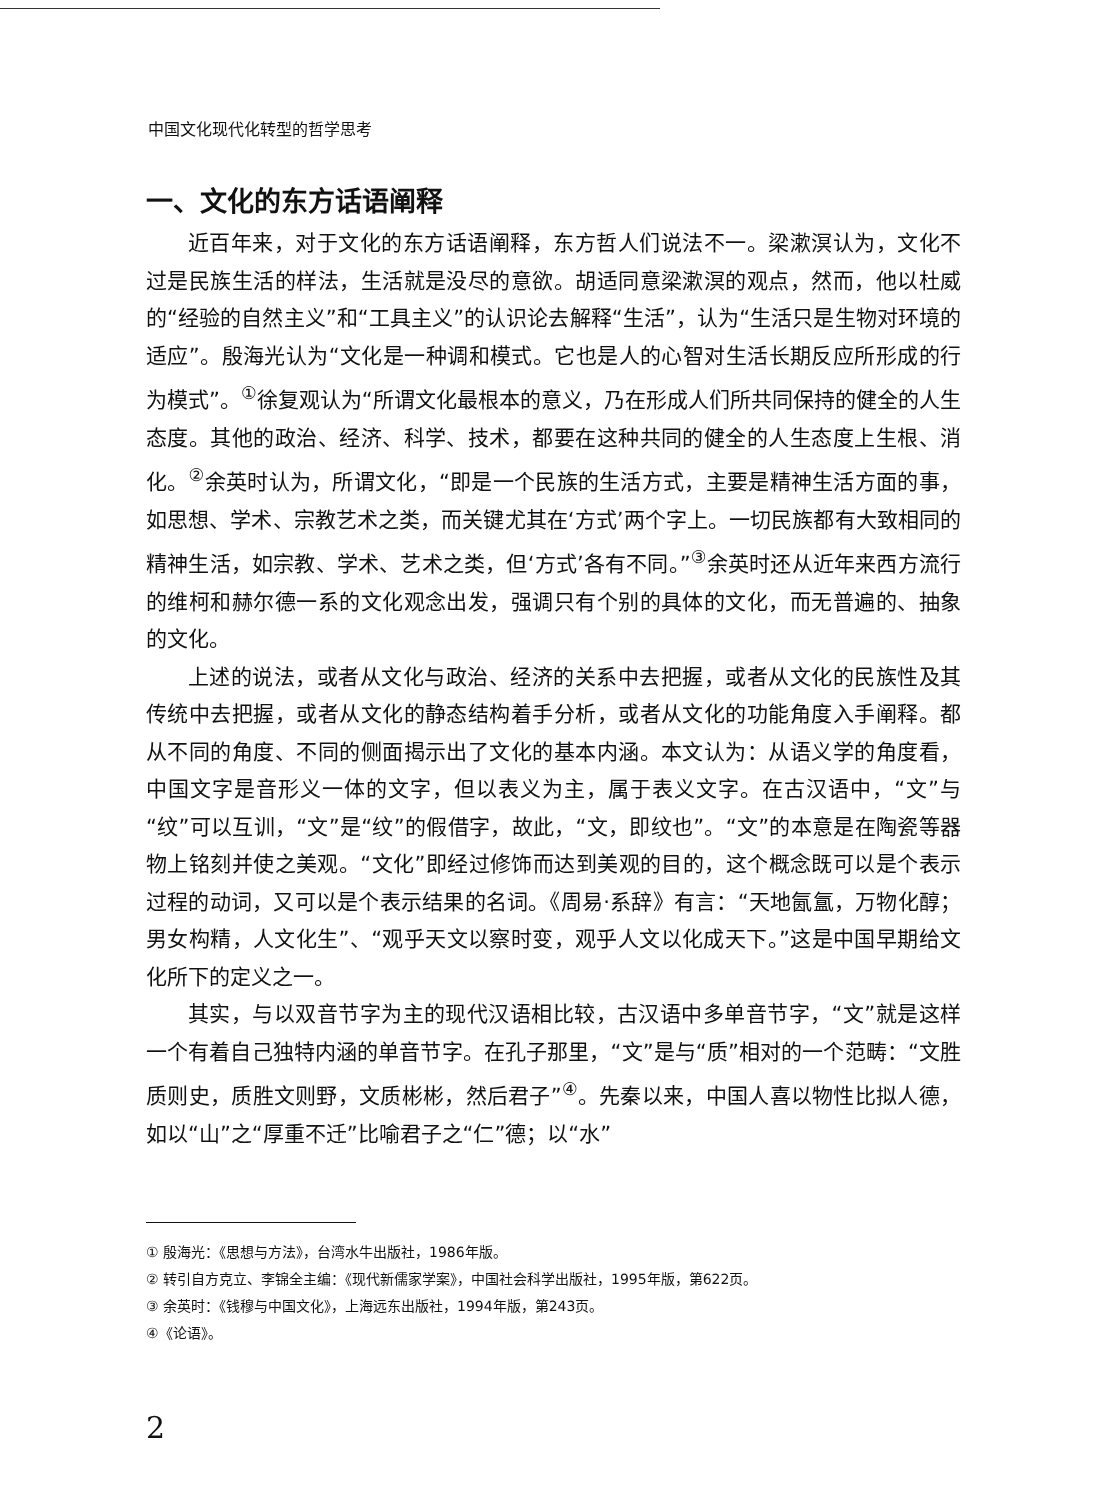中国文化现代化转型的哲学思考
一、文化的东方话语阐释
近百年来，对于文化的东方话语阐释，东方哲人们说法不一。梁漱溟认为，文化不过是民族生活的样法，生活就是没尽的意欲。胡适同意梁漱溟的观点，然而，他以杜威的“经验的自然主义”和“工具主义”的认识论去解释“生活”，认为“生活只是生物对环境的适应”。殷海光认为“文化是一种调和模式。它也是人的心智对生活长期反应所形成的行为模式”。<sup>①</sup>徐复观认为“所谓文化最根本的意义，乃在形成人们所共同保持的健全的人生态度。其他的政治、经济、科学、技术，都要在这种共同的健全的人生态度上生根、消化。<sup>②</sup>余英时认为，所谓文化，“即是一个民族的生活方式，主要是精神生活方面的事，如思想、学术、宗教艺术之类，而关键尤其在‘方式’两个字上。一切民族都有大致相同的精神生活，如宗教、学术、艺术之类，但‘方式’各有不同。”<sup>③</sup>余英时还从近年来西方流行的维柯和赫尔德一系的文化观念出发，强调只有个别的具体的文化，而无普遍的、抽象的文化。
上述的说法，或者从文化与政治、经济的关系中去把握，或者从文化的民族性及其传统中去把握，或者从文化的静态结构着手分析，或者从文化的功能角度入手阐释。都从不同的角度、不同的侧面揭示出了文化的基本内涵。本文认为：从语义学的角度看，中国文字是音形义一体的文字，但以表义为主，属于表义文字。在古汉语中，“文”与“纹”可以互训，“文”是“纹”的假借字，故此，“文，即纹也”。“文”的本意是在陶瓷等器物上铭刻并使之美观。“文化”即经过修饰而达到美观的目的，这个概念既可以是个表示过程的动词，又可以是个表示结果的名词。《周易·系辞》有言：“天地氤氲，万物化醇；男女构精，人文化生”、“观乎天文以察时变，观乎人文以化成天下。”这是中国早期给文化所下的定义之一。
其实，与以双音节字为主的现代汉语相比较，古汉语中多单音节字，“文”就是这样一个有着自己独特内涵的单音节字。在孔子那里，“文”是与“质”相对的一个范畴：“文胜质则史，质胜文则野，文质彬彬，然后君子”<sup>④</sup>。先秦以来，中国人喜以物性比拟人德，如以“山”之“厚重不迁”比喻君子之“仁”德；以“水”
① 殷海光：《思想与方法》，台湾水牛出版社，1986年版。
② 转引自方克立、李锦全主编：《现代新儒家学案》，中国社会科学出版社，1995年版，第622页。
③ 余英时：《钱穆与中国文化》，上海远东出版社，1994年版，第243页。
④《论语》。
2